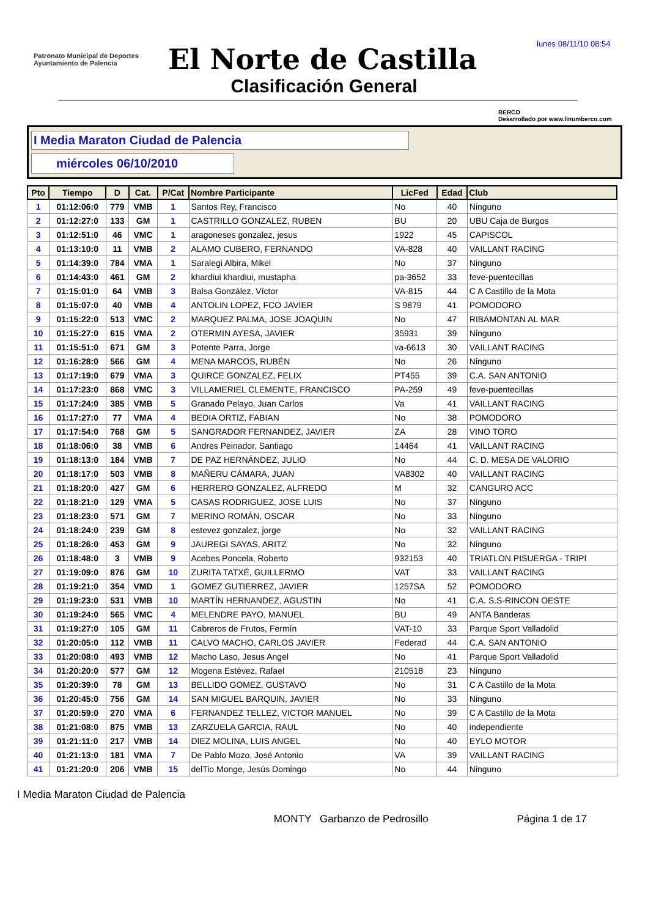lunes 08/11/10 08:54
Patronato Municipal de Deportes
Ayuntamiento de Palencia
El Norte de Castilla
Clasificación General
BERCO
Desarrollado por www.linumberco.com
I Media Maraton Ciudad de Palencia
miércoles 06/10/2010
| Pto | Tiempo | D | Cat. | P/Cat | Nombre Participante | LicFed | Edad | Club |
| --- | --- | --- | --- | --- | --- | --- | --- | --- |
| 1 | 01:12:06:0 | 779 | VMB | 1 | Santos Rey, Francisco | No | 40 | Ninguno |
| 2 | 01:12:27:0 | 133 | GM | 1 | CASTRILLO GONZALEZ, RUBEN | BU | 20 | UBU Caja de Burgos |
| 3 | 01:12:51:0 | 46 | VMC | 1 | aragoneses gonzalez, jesus | 1922 | 45 | CAPISCOL |
| 4 | 01:13:10:0 | 11 | VMB | 2 | ALAMO CUBERO, FERNANDO | VA-828 | 40 | VAILLANT RACING |
| 5 | 01:14:39:0 | 784 | VMA | 1 | Saralegi Albira, Mikel | No | 37 | Ninguno |
| 6 | 01:14:43:0 | 461 | GM | 2 | khardiui khardiui, mustapha | pa-3652 | 33 | feve-puentecillas |
| 7 | 01:15:01:0 | 64 | VMB | 3 | Balsa González, Víctor | VA-815 | 44 | C A Castillo de la Mota |
| 8 | 01:15:07:0 | 40 | VMB | 4 | ANTOLIN LOPEZ, FCO JAVIER | S 9879 | 41 | POMODORO |
| 9 | 01:15:22:0 | 513 | VMC | 2 | MARQUEZ PALMA, JOSE JOAQUIN | No | 47 | RIBAMONTAN AL MAR |
| 10 | 01:15:27:0 | 615 | VMA | 2 | OTERMIN AYESA, JAVIER | 35931 | 39 | Ninguno |
| 11 | 01:15:51:0 | 671 | GM | 3 | Potente Parra, Jorge | va-6613 | 30 | VAILLANT RACING |
| 12 | 01:16:28:0 | 566 | GM | 4 | MENA MARCOS, RUBÉN | No | 26 | Ninguno |
| 13 | 01:17:19:0 | 679 | VMA | 3 | QUIRCE GONZALEZ, FELIX | PT455 | 39 | C.A. SAN ANTONIO |
| 14 | 01:17:23:0 | 868 | VMC | 3 | VILLAMERIEL CLEMENTE, FRANCISCO | PA-259 | 49 | feve-puentecillas |
| 15 | 01:17:24:0 | 385 | VMB | 5 | Granado Pelayo, Juan Carlos | Va | 41 | VAILLANT RACING |
| 16 | 01:17:27:0 | 77 | VMA | 4 | BEDIA ORTIZ, FABIAN | No | 38 | POMODORO |
| 17 | 01:17:54:0 | 768 | GM | 5 | SANGRADOR FERNANDEZ, JAVIER | ZA | 28 | VINO TORO |
| 18 | 01:18:06:0 | 38 | VMB | 6 | Andres Peinador, Santiago | 14464 | 41 | VAILLANT RACING |
| 19 | 01:18:13:0 | 184 | VMB | 7 | DE PAZ HERNÁNDEZ, JULIO | No | 44 | C. D. MESA DE VALORIO |
| 20 | 01:18:17:0 | 503 | VMB | 8 | MAÑERU CÁMARA, JUAN | VA8302 | 40 | VAILLANT RACING |
| 21 | 01:18:20:0 | 427 | GM | 6 | HERRERO GONZALEZ, ALFREDO | M | 32 | CANGURO ACC |
| 22 | 01:18:21:0 | 129 | VMA | 5 | CASAS RODRIGUEZ, JOSE LUIS | No | 37 | Ninguno |
| 23 | 01:18:23:0 | 571 | GM | 7 | MERINO ROMÁN, OSCAR | No | 33 | Ninguno |
| 24 | 01:18:24:0 | 239 | GM | 8 | estevez gonzalez, jorge | No | 32 | VAILLANT RACING |
| 25 | 01:18:26:0 | 453 | GM | 9 | JAUREGI SAYAS, ARITZ | No | 32 | Ninguno |
| 26 | 01:18:48:0 | 3 | VMB | 9 | Acebes Poncela, Roberto | 932153 | 40 | TRIATLON PISUERGA - TRIPI |
| 27 | 01:19:09:0 | 876 | GM | 10 | ZURITA TATXÉ, GUILLERMO | VAT | 33 | VAILLANT RACING |
| 28 | 01:19:21:0 | 354 | VMD | 1 | GOMEZ GUTIERREZ, JAVIER | 1257SA | 52 | POMODORO |
| 29 | 01:19:23:0 | 531 | VMB | 10 | MARTÍN HERNANDEZ, AGUSTIN | No | 41 | C.A. S.S-RINCON OESTE |
| 30 | 01:19:24:0 | 565 | VMC | 4 | MELENDRE PAYO, MANUEL | BU | 49 | ANTA Banderas |
| 31 | 01:19:27:0 | 105 | GM | 11 | Cabreros de Frutos, Fermín | VAT-10 | 33 | Parque Sport Valladolid |
| 32 | 01:20:05:0 | 112 | VMB | 11 | CALVO MACHO, CARLOS JAVIER | Federad | 44 | C.A. SAN ANTONIO |
| 33 | 01:20:08:0 | 493 | VMB | 12 | Macho Laso, Jesus Angel | No | 41 | Parque Sport Valladolid |
| 34 | 01:20:20:0 | 577 | GM | 12 | Mogena Estévez, Rafael | 210518 | 23 | Ninguno |
| 35 | 01:20:39:0 | 78 | GM | 13 | BELLIDO GOMEZ, GUSTAVO | No | 31 | C A Castillo de la Mota |
| 36 | 01:20:45:0 | 756 | GM | 14 | SAN MIGUEL BARQUIN, JAVIER | No | 33 | Ninguno |
| 37 | 01:20:59:0 | 270 | VMA | 6 | FERNANDEZ TELLEZ, VICTOR MANUEL | No | 39 | C A Castillo de la Mota |
| 38 | 01:21:08:0 | 875 | VMB | 13 | ZARZUELA GARCIA, RAUL | No | 40 | independiente |
| 39 | 01:21:11:0 | 217 | VMB | 14 | DIEZ MOLINA, LUIS ANGEL | No | 40 | EYLO MOTOR |
| 40 | 01:21:13:0 | 181 | VMA | 7 | De Pablo Mozo, José Antonio | VA | 39 | VAILLANT RACING |
| 41 | 01:21:20:0 | 206 | VMB | 15 | delTio Monge, Jesús Domingo | No | 44 | Ninguno |
I Media Maraton Ciudad de Palencia
MONTY Garbanzo de Pedrosillo Página 1 de 17